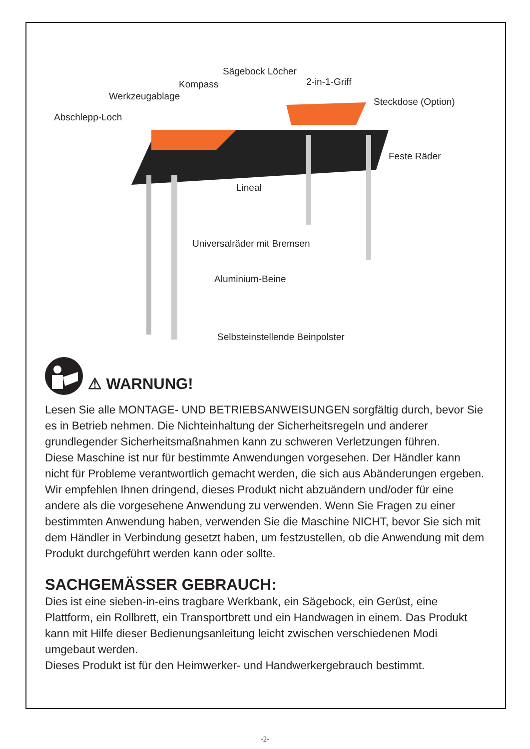Sägebock Löcher
2-in-1-Griff
Kompass
Werkzeugablage Steckdose (Option)
Abschlepp-Loch
Feste Räder
Lineal
Universalräder mit Bremsen
Aluminium-Beine
Selbsteinstellende Beinpolster
⚠ WARNUNG!
Lesen Sie alle MONTAGE- UND BETRIEBSANWEISUNGEN sorgfältig durch, bevor Sie es in Betrieb nehmen. Die Nichteinhaltung der Sicherheitsregeln und anderer grundlegender Sicherheitsmaßnahmen kann zu schweren Verletzungen führen.
Diese Maschine ist nur für bestimmte Anwendungen vorgesehen. Der Händler kann nicht für Probleme verantwortlich gemacht werden, die sich aus Abänderungen ergeben. Wir empfehlen Ihnen dringend, dieses Produkt nicht abzuändern und/oder für eine andere als die vorgesehene Anwendung zu verwenden. Wenn Sie Fragen zu einer bestimmten Anwendung haben, verwenden Sie die Maschine NICHT, bevor Sie sich mit dem Händler in Verbindung gesetzt haben, um festzustellen, ob die Anwendung mit dem Produkt durchgeführt werden kann oder sollte.
SACHGEMÄSSER GEBRAUCH:
Dies ist eine sieben-in-eins tragbare Werkbank, ein Sägebock, ein Gerüst, eine Plattform, ein Rollbrett, ein Transportbrett und ein Handwagen in einem. Das Produkt kann mit Hilfe dieser Bedienungsanleitung leicht zwischen verschiedenen Modi umgebaut werden.
Dieses Produkt ist für den Heimwerker- und Handwerkergebrauch bestimmt.
-2-